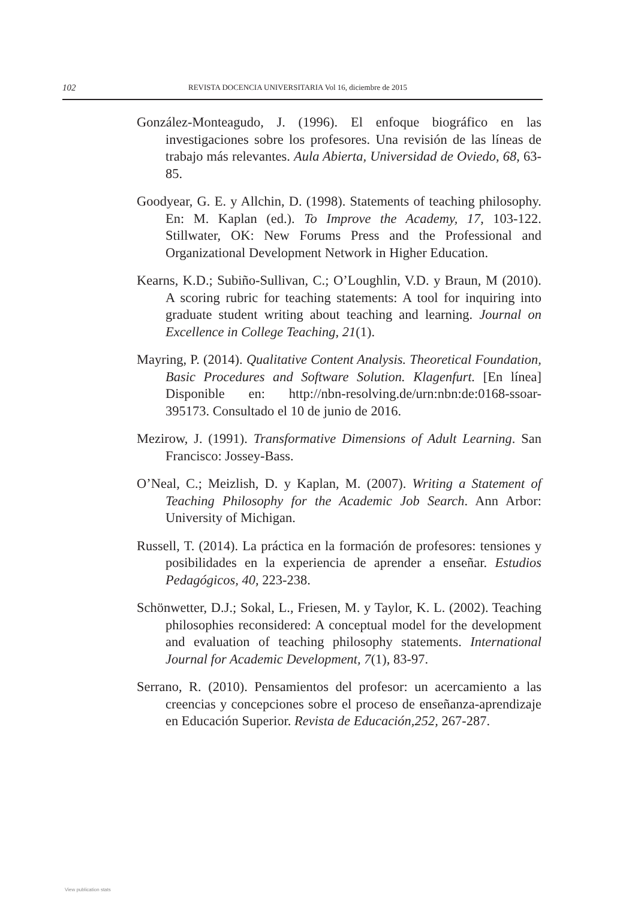102 REVISTA DOCENCIA UNIVERSITARIA Vol 16, diciembre de 2015
González-Monteagudo, J. (1996). El enfoque biográfico en las investigaciones sobre los profesores. Una revisión de las líneas de trabajo más relevantes. Aula Abierta, Universidad de Oviedo, 68, 63-85.
Goodyear, G. E. y Allchin, D. (1998). Statements of teaching philosophy. En: M. Kaplan (ed.). To Improve the Academy, 17, 103-122. Stillwater, OK: New Forums Press and the Professional and Organizational Development Network in Higher Education.
Kearns, K.D.; Subiño-Sullivan, C.; O’Loughlin, V.D. y Braun, M (2010). A scoring rubric for teaching statements: A tool for inquiring into graduate student writing about teaching and learning. Journal on Excellence in College Teaching, 21(1).
Mayring, P. (2014). Qualitative Content Analysis. Theoretical Foundation, Basic Procedures and Software Solution. Klagenfurt. [En línea] Disponible en: http://nbn-resolving.de/urn:nbn:de:0168-ssoar-395173. Consultado el 10 de junio de 2016.
Mezirow, J. (1991). Transformative Dimensions of Adult Learning. San Francisco: Jossey-Bass.
O’Neal, C.; Meizlish, D. y Kaplan, M. (2007). Writing a Statement of Teaching Philosophy for the Academic Job Search. Ann Arbor: University of Michigan.
Russell, T. (2014). La práctica en la formación de profesores: tensiones y posibilidades en la experiencia de aprender a enseñar. Estudios Pedagógicos, 40, 223-238.
Schönwetter, D.J.; Sokal, L., Friesen, M. y Taylor, K. L. (2002). Teaching philosophies reconsidered: A conceptual model for the development and evaluation of teaching philosophy statements. International Journal for Academic Development, 7(1), 83-97.
Serrano, R. (2010). Pensamientos del profesor: un acercamiento a las creencias y concepciones sobre el proceso de enseñanza-aprendizaje en Educación Superior. Revista de Educación,252, 267-287.
View publication stats